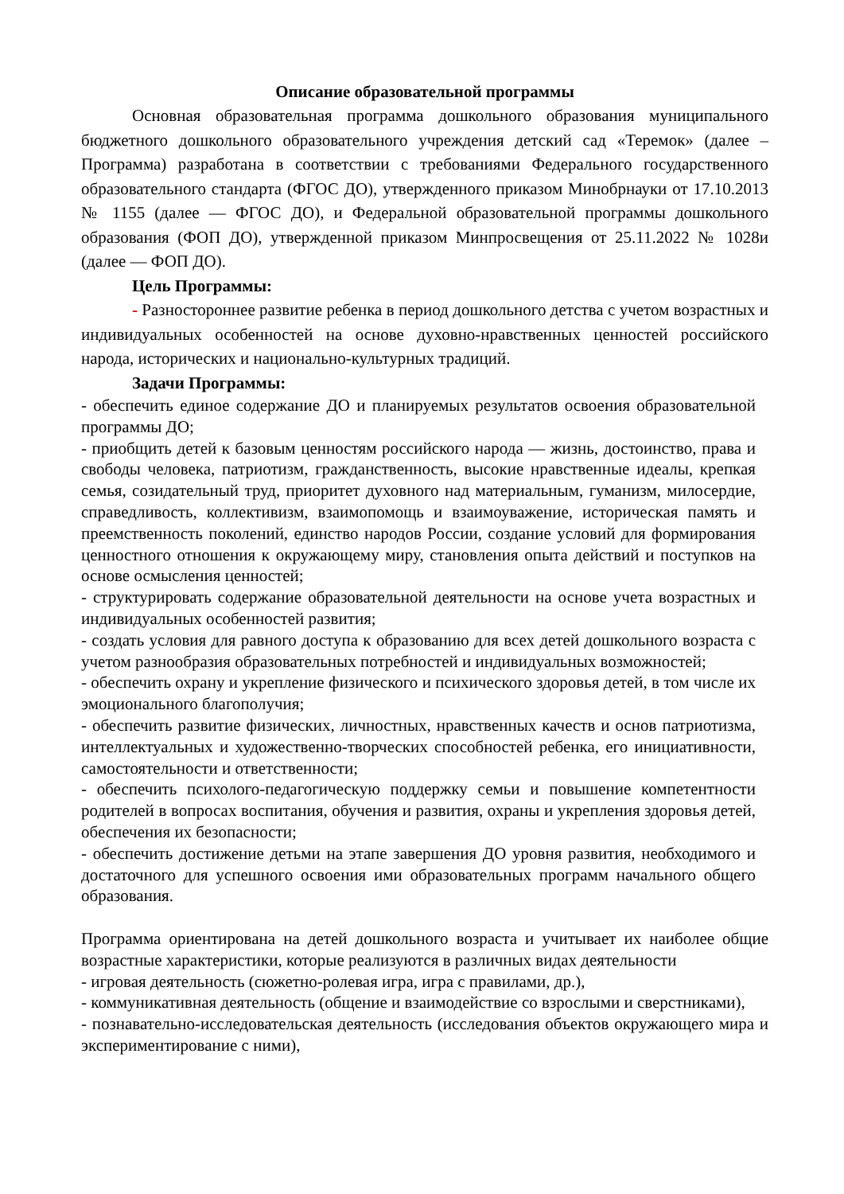Описание образовательной программы
Основная образовательная программа дошкольного образования муниципального бюджетного дошкольного образовательного учреждения детский сад «Теремок» (далее – Программа) разработана в соответствии с требованиями Федерального государственного образовательного стандарта (ФГОС ДО), утвержденного приказом Минобрнауки от 17.10.2013 № 1155 (далее — ФГОС ДО), и Федеральной образовательной программы дошкольного образования (ФОП ДО), утвержденной приказом Минпросвещения от 25.11.2022 № 1028и (далее — ФОП ДО).
Цель Программы:
- Разностороннее развитие ребенка в период дошкольного детства с учетом возрастных и индивидуальных особенностей на основе духовно-нравственных ценностей российского народа, исторических и национально-культурных традиций.
Задачи Программы:
- обеспечить единое содержание ДО и планируемых результатов освоения образовательной программы ДО;
- приобщить детей к базовым ценностям российского народа — жизнь, достоинство, права и свободы человека, патриотизм, гражданственность, высокие нравственные идеалы, крепкая семья, созидательный труд, приоритет духовного над материальным, гуманизм, милосердие, справедливость, коллективизм, взаимопомощь и взаимоуважение, историческая память и преемственность поколений, единство народов России, создание условий для формирования ценностного отношения к окружающему миру, становления опыта действий и поступков на основе осмысления ценностей;
- структурировать содержание образовательной деятельности на основе учета возрастных и индивидуальных особенностей развития;
- создать условия для равного доступа к образованию для всех детей дошкольного возраста с учетом разнообразия образовательных потребностей и индивидуальных возможностей;
- обеспечить охрану и укрепление физического и психического здоровья детей, в том числе их эмоционального благополучия;
- обеспечить развитие физических, личностных, нравственных качеств и основ патриотизма, интеллектуальных и художественно-творческих способностей ребенка, его инициативности, самостоятельности и ответственности;
- обеспечить психолого-педагогическую поддержку семьи и повышение компетентности родителей в вопросах воспитания, обучения и развития, охраны и укрепления здоровья детей, обеспечения их безопасности;
- обеспечить достижение детьми на этапе завершения ДО уровня развития, необходимого и достаточного для успешного освоения ими образовательных программ начального общего образования.
Программа ориентирована на детей дошкольного возраста и учитывает их наиболее общие возрастные характеристики, которые реализуются в различных видах деятельности
- игровая деятельность (сюжетно-ролевая игра, игра с правилами, др.),
- коммуникативная деятельность (общение и взаимодействие со взрослыми и сверстниками),
- познавательно-исследовательская деятельность (исследования объектов окружающего мира и экспериментирование с ними),